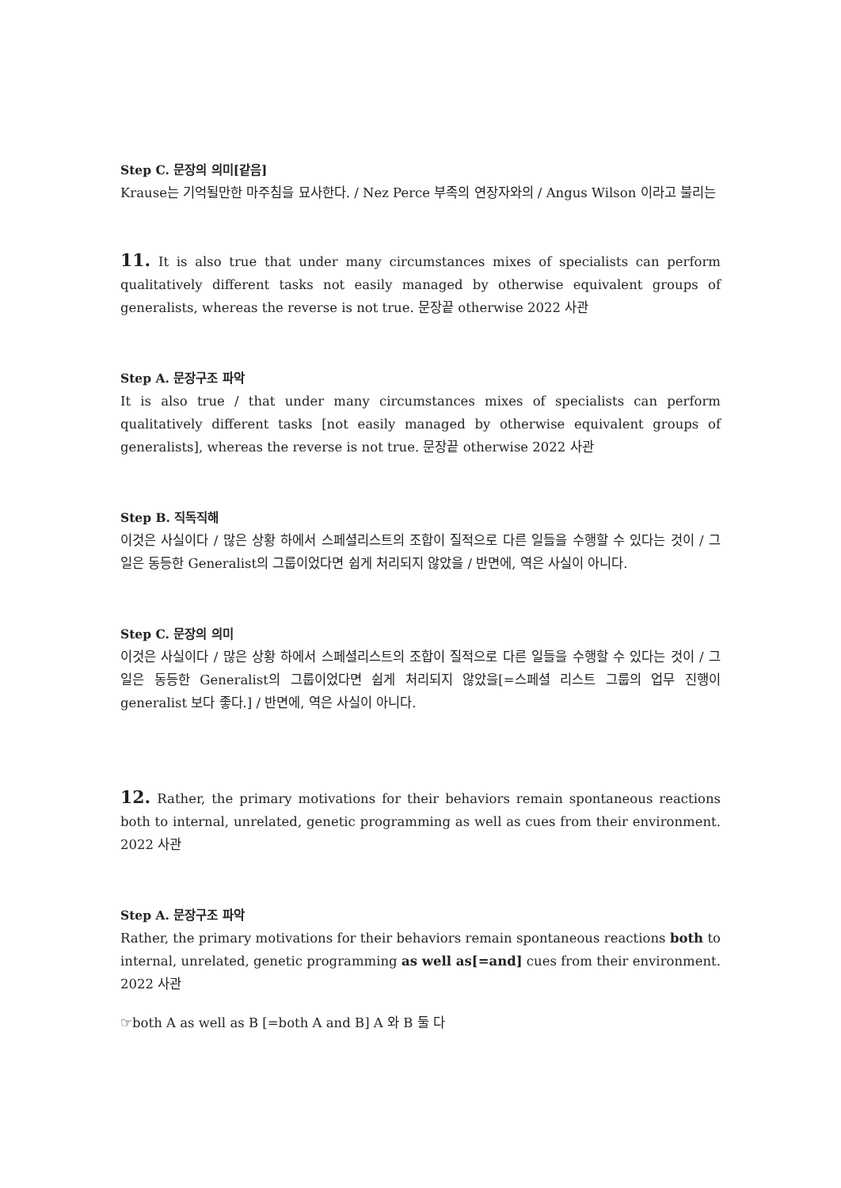Step C. 문장의 의미[같음]
Krause는 기억될만한 마주침을 묘사한다. / Nez Perce 부족의 연장자와의 / Angus Wilson 이라고 불리는
11. It is also true that under many circumstances mixes of specialists can perform qualitatively different tasks not easily managed by otherwise equivalent groups of generalists, whereas the reverse is not true. 문장끝 otherwise 2022 사관
Step A. 문장구조 파악
It is also true / that under many circumstances mixes of specialists can perform qualitatively different tasks [not easily managed by otherwise equivalent groups of generalists], whereas the reverse is not true. 문장끝 otherwise 2022 사관
Step B. 직독직해
이것은 사실이다 / 많은 상황 하에서 스페셜리스트의 조합이 질적으로 다른 일들을 수행할 수 있다는 것이 / 그 일은 동등한 Generalist의 그룹이었다면 쉽게 처리되지 않았을 / 반면에, 역은 사실이 아니다.
Step C. 문장의 의미
이것은 사실이다 / 많은 상황 하에서 스페셜리스트의 조합이 질적으로 다른 일들을 수행할 수 있다는 것이 / 그 일은 동등한 Generalist의 그룹이었다면 쉽게 처리되지 않았을[=스페셜 리스트 그룹의 업무 진행이 generalist 보다 좋다.] / 반면에, 역은 사실이 아니다.
12. Rather, the primary motivations for their behaviors remain spontaneous reactions both to internal, unrelated, genetic programming as well as cues from their environment. 2022 사관
Step A. 문장구조 파악
Rather, the primary motivations for their behaviors remain spontaneous reactions both to internal, unrelated, genetic programming as well as[=and] cues from their environment. 2022 사관
☞both A as well as B [=both A and B] A 와 B 둘 다